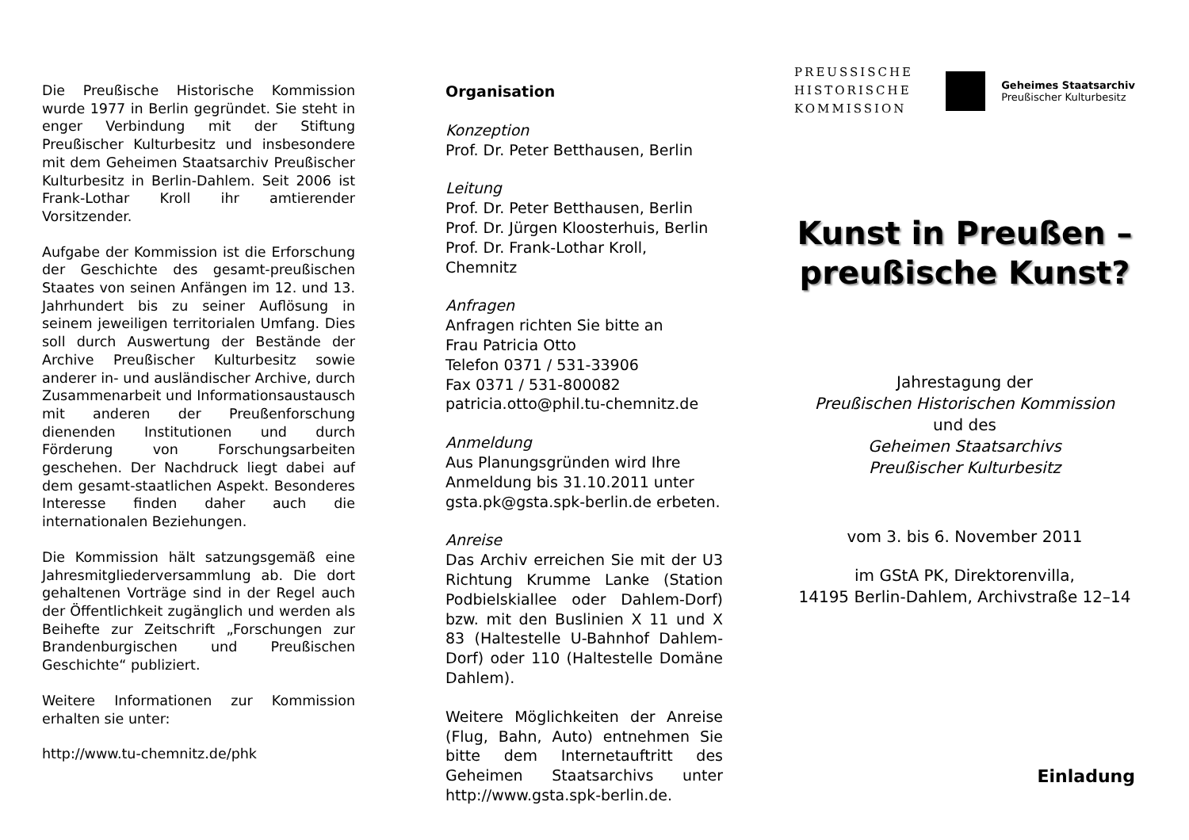Die Preußische Historische Kommission wurde 1977 in Berlin gegründet. Sie steht in enger Verbindung mit der Stiftung Preußischer Kulturbesitz und insbesondere mit dem Geheimen Staatsarchiv Preußischer Kulturbesitz in Berlin-Dahlem. Seit 2006 ist Frank-Lothar Kroll ihr amtierender Vorsitzender.
Aufgabe der Kommission ist die Erforschung der Geschichte des gesamt-preußischen Staates von seinen Anfängen im 12. und 13. Jahrhundert bis zu seiner Auflösung in seinem jeweiligen territorialen Umfang. Dies soll durch Auswertung der Bestände der Archive Preußischer Kulturbesitz sowie anderer in- und ausländischer Archive, durch Zusammenarbeit und Informationsaustausch mit anderen der Preußenforschung dienenden Institutionen und durch Förderung von Forschungsarbeiten geschehen. Der Nachdruck liegt dabei auf dem gesamt-staatlichen Aspekt. Besonderes Interesse finden daher auch die internationalen Beziehungen.
Die Kommission hält satzungsgemäß eine Jahresmitgliederversammlung ab. Die dort gehaltenen Vorträge sind in der Regel auch der Öffentlichkeit zugänglich und werden als Beihefte zur Zeitschrift „Forschungen zur Brandenburgischen und Preußischen Geschichte“ publiziert.
Weitere Informationen zur Kommission erhalten sie unter:
http://www.tu-chemnitz.de/phk
Organisation
Konzeption
Prof. Dr. Peter Betthausen, Berlin
Leitung
Prof. Dr. Peter Betthausen, Berlin
Prof. Dr. Jürgen Kloosterhuis, Berlin
Prof. Dr. Frank-Lothar Kroll, Chemnitz
Anfragen
Anfragen richten Sie bitte an
Frau Patricia Otto
Telefon 0371 / 531-33906
Fax 0371 / 531-800082
patricia.otto@phil.tu-chemnitz.de
Anmeldung
Aus Planungsgründen wird Ihre Anmeldung bis 31.10.2011 unter gsta.pk@gsta.spk-berlin.de erbeten.
Anreise
Das Archiv erreichen Sie mit der U3 Richtung Krumme Lanke (Station Podbielskiallee oder Dahlem-Dorf) bzw. mit den Buslinien X 11 und X 83 (Haltestelle U-Bahnhof Dahlem-Dorf) oder 110 (Haltestelle Domäne Dahlem).
Weitere Möglichkeiten der Anreise (Flug, Bahn, Auto) entnehmen Sie bitte dem Internetauftritt des Geheimen Staatsarchivs unter http://www.gsta.spk-berlin.de.
PREUSSISCHE
HISTORISCHE
KOMMISSION
Geheimes Staatsarchiv
Preußischer Kulturbesitz
Kunst in Preußen –
preußische Kunst?
Jahrestagung der
Preußischen Historischen Kommission
und des
Geheimen Staatsarchivs
Preußischer Kulturbesitz
vom 3. bis 6. November 2011
im GStA PK, Direktorenvilla,
14195 Berlin-Dahlem, Archivstraße 12–14
Einladung